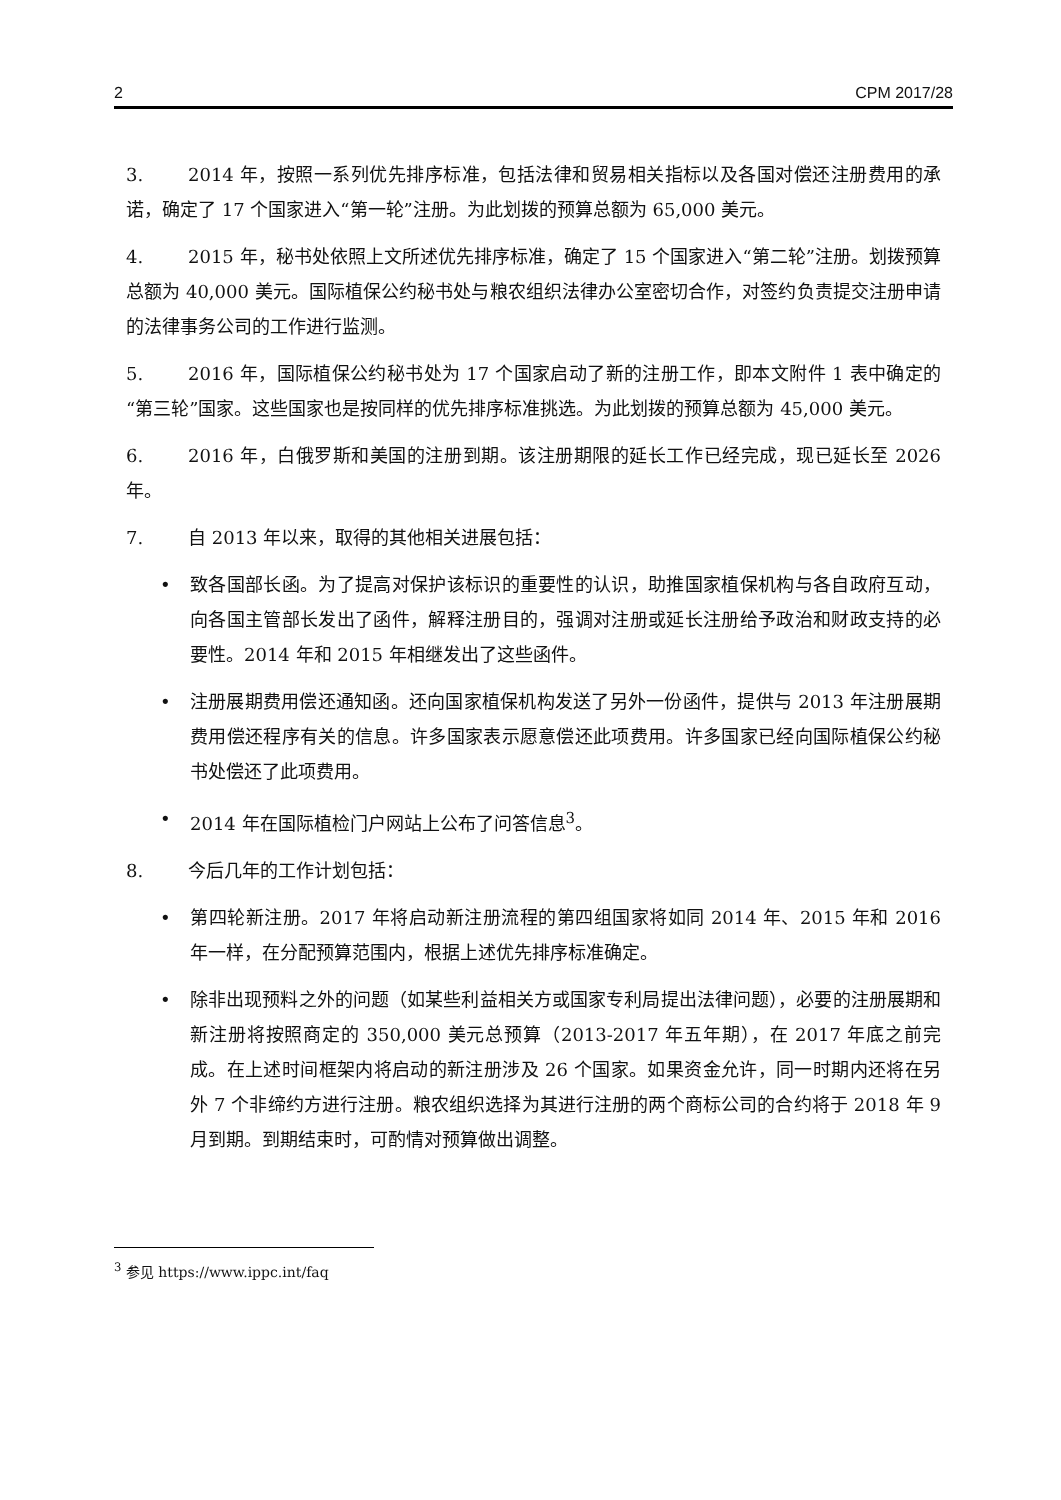2 CPM 2017/28
3. 2014 年，按照一系列优先排序标准，包括法律和贸易相关指标以及各国对偿还注册费用的承诺，确定了 17 个国家进入“第一轮”注册。为此划拨的预算总额为 65,000 美元。
4. 2015 年，秘书处依照上文所述优先排序标准，确定了 15 个国家进入“第二轮”注册。划拨预算总额为 40,000 美元。国际植保公约秘书处与粮农组织法律办公室密切合作，对签约负责提交注册申请的法律事务公司的工作进行监测。
5. 2016 年，国际植保公约秘书处为 17 个国家启动了新的注册工作，即本文附件 1 表中确定的“第三轮”国家。这些国家也是按同样的优先排序标准挑选。为此划拨的预算总额为 45,000 美元。
6. 2016 年，白俄罗斯和美国的注册到期。该注册期限的延长工作已经完成，现已延长至 2026 年。
7. 自 2013 年以来，取得的其他相关进展包括：
• 致各国部长函。为了提高对保护该标识的重要性的认识，助推国家植保机构与各自政府互动，向各国主管部长发出了函件，解释注册目的，强调对注册或延长注册给予政治和财政支持的必要性。2014 年和 2015 年相继发出了这些函件。
• 注册展期费用偿还通知函。还向国家植保机构发送了另外一份函件，提供与 2013 年注册展期费用偿还程序有关的信息。许多国家表示愿意偿还此项费用。许多国家已经向国际植保公约秘书处偿还了此项费用。
• 2014 年在国际植检门户网站上公布了问答信息<sup>3</sup>。
8. 今后几年的工作计划包括：
• 第四轮新注册。2017 年将启动新注册流程的第四组国家将如同 2014 年、2015 年和 2016 年一样，在分配预算范围内，根据上述优先排序标准确定。
• 除非出现预料之外的问题（如某些利益相关方或国家专利局提出法律问题），必要的注册展期和新注册将按照商定的 350,000 美元总预算（2013-2017 年五年期），在 2017 年底之前完成。在上述时间框架内将启动的新注册涉及 26 个国家。如果资金允许，同一时期内还将在另外 7 个非缔约方进行注册。粮农组织选择为其进行注册的两个商标公司的合约将于 2018 年 9 月到期。到期结束时，可酌情对预算做出调整。
<sup>3</sup> 参见 https://www.ippc.int/faq